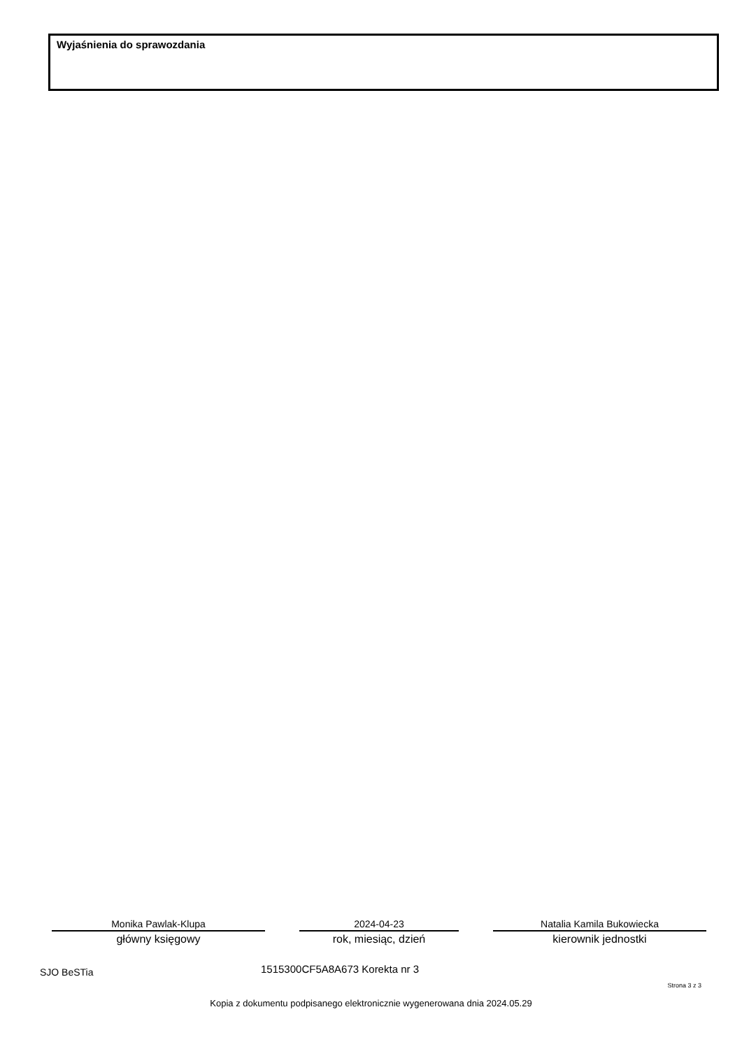Wyjaśnienia do sprawozdania
Monika Pawlak-Klupa
główny księgowy
2024-04-23
rok, miesiąc, dzień
Natalia Kamila Bukowiecka
kierownik jednostki
SJO BeSTia 1515300CF5A8A673 Korekta nr 3
Strona 3 z 3
Kopia z dokumentu podpisanego elektronicznie wygenerowana dnia 2024.05.29